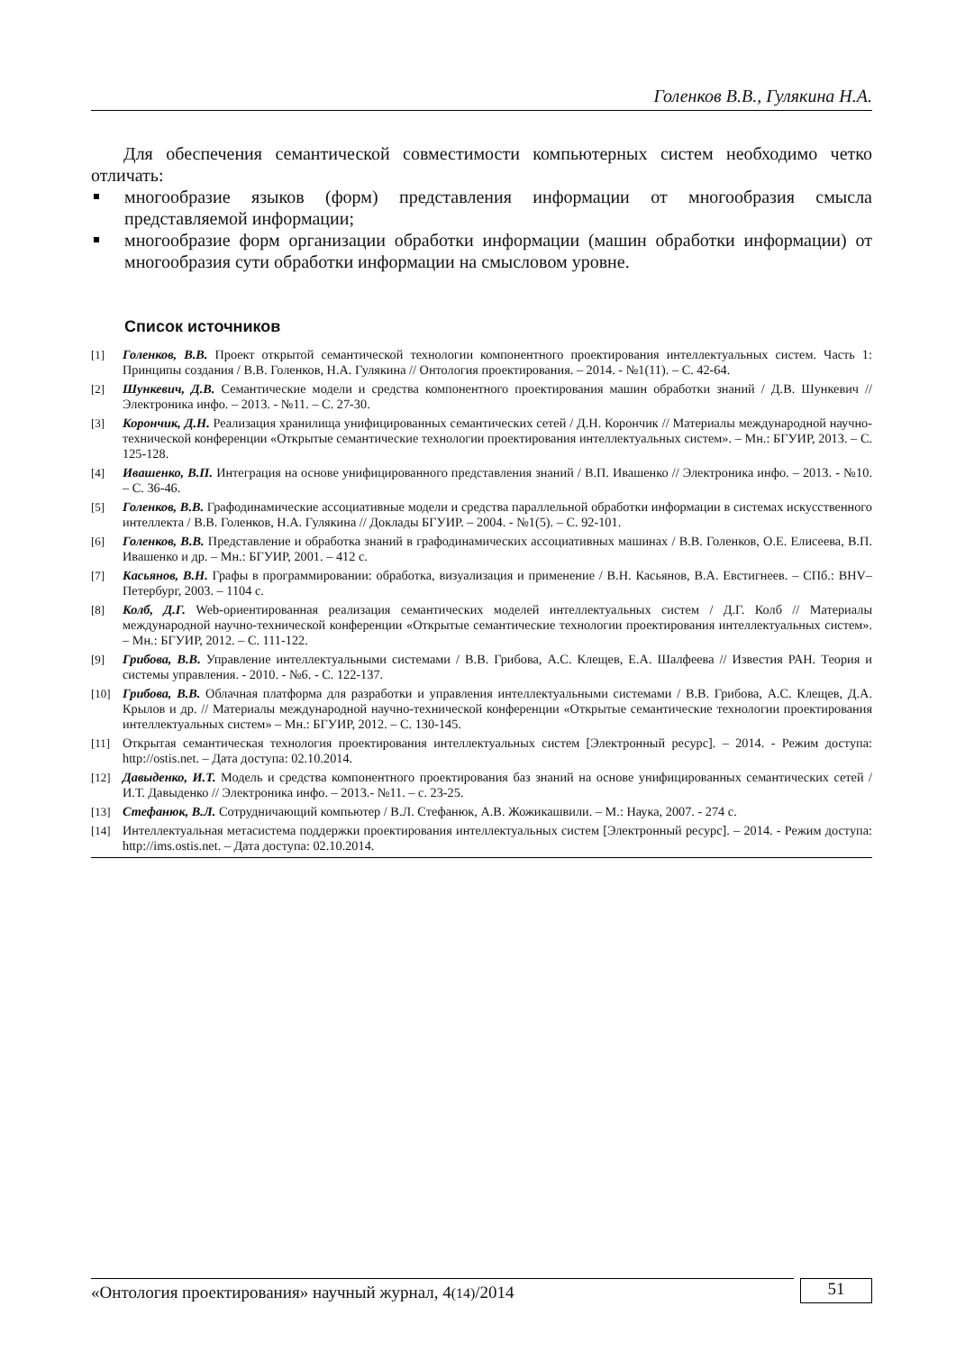Голенков В.В., Гулякина Н.А.
Для обеспечения семантической совместимости компьютерных систем необходимо четко отличать:
многообразие языков (форм) представления информации от многообразия смысла представляемой информации;
многообразие форм организации обработки информации (машин обработки информации) от многообразия сути обработки информации на смысловом уровне.
Список источников
[1] Голенков, В.В. Проект открытой семантической технологии компонентного проектирования интеллектуальных систем. Часть 1: Принципы создания / В.В. Голенков, Н.А. Гулякина // Онтология проектирования. – 2014. - №1(11). – С. 42-64.
[2] Шункевич, Д.В. Семантические модели и средства компонентного проектирования машин обработки знаний / Д.В. Шункевич // Электроника инфо. – 2013. - №11. – С. 27-30.
[3] Корончик, Д.Н. Реализация хранилища унифицированных семантических сетей / Д.Н. Корончик // Материалы международной научно-технической конференции «Открытые семантические технологии проектирования интеллектуальных систем». – Мн.: БГУИР, 2013. – С. 125-128.
[4] Ивашенко, В.П. Интеграция на основе унифицированного представления знаний / В.П. Ивашенко // Электроника инфо. – 2013. - №10. – С. 36-46.
[5] Голенков, В.В. Графодинамические ассоциативные модели и средства параллельной обработки информации в системах искусственного интеллекта / В.В. Голенков, Н.А. Гулякина // Доклады БГУИР. – 2004. - №1(5). – С. 92-101.
[6] Голенков, В.В. Представление и обработка знаний в графодинамических ассоциативных машинах / В.В. Голенков, О.Е. Елисеева, В.П. Ивашенко и др. – Мн.: БГУИР, 2001. – 412 с.
[7] Касьянов, В.Н. Графы в программировании: обработка, визуализация и применение / В.Н. Касьянов, В.А. Евстигнеев. – СПб.: BHV–Петербург, 2003. – 1104 с.
[8] Колб, Д.Г. Web-ориентированная реализация семантических моделей интеллектуальных систем / Д.Г. Колб // Материалы международной научно-технической конференции «Открытые семантические технологии проектирования интеллектуальных систем». – Мн.: БГУИР, 2012. – С. 111-122.
[9] Грибова, В.В. Управление интеллектуальными системами / В.В. Грибова, А.С. Клещев, Е.А. Шалфеева // Известия РАН. Теория и системы управления. - 2010. - №6. - С. 122-137.
[10] Грибова, В.В. Облачная платформа для разработки и управления интеллектуальными системами / В.В. Грибова, А.С. Клещев, Д.А. Крылов и др. // Материалы международной научно-технической конференции «Открытые семантические технологии проектирования интеллектуальных систем» – Мн.: БГУИР, 2012. – С. 130-145.
[11] Открытая семантическая технология проектирования интеллектуальных систем [Электронный ресурс]. – 2014. - Режим доступа: http://ostis.net. – Дата доступа: 02.10.2014.
[12] Давыденко, И.Т. Модель и средства компонентного проектирования баз знаний на основе унифицированных семантических сетей / И.Т. Давыденко // Электроника инфо. – 2013.- №11. – с. 23-25.
[13] Стефанюк, В.Л. Сотрудничающий компьютер / В.Л. Стефанюк, А.В. Жожикашвили. – М.: Наука, 2007. - 274 с.
[14] Интеллектуальная метасистема поддержки проектирования интеллектуальных систем [Электронный ресурс]. – 2014. - Режим доступа: http://ims.ostis.net. – Дата доступа: 02.10.2014.
«Онтология проектирования» научный журнал, 4(14)/2014
51